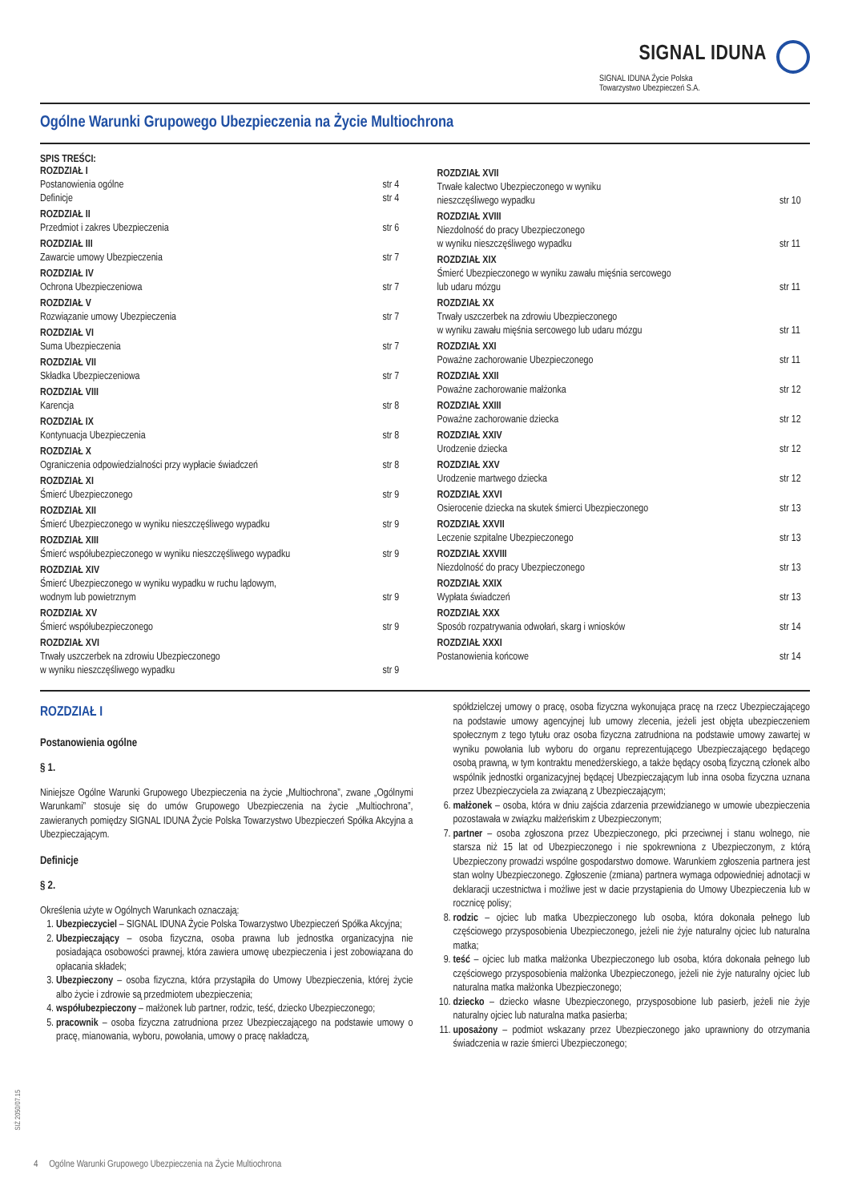SIGNAL IDUNA
SIGNAL IDUNA Życie Polska
Towarzystwo Ubezpieczeń S.A.
Ogólne Warunki Grupowego Ubezpieczenia na Życie Multiochrona
SPIS TREŚCI:
ROZDZIAŁ I
Postanowienia ogólne
Definicje
str 4
str 4
ROZDZIAŁ II
Przedmiot i zakres Ubezpieczenia
str 6
ROZDZIAŁ III
Zawarcie umowy Ubezpieczenia
str 7
ROZDZIAŁ IV
Ochrona Ubezpieczeniowa
str 7
ROZDZIAŁ V
Rozwiązanie umowy Ubezpieczenia
str 7
ROZDZIAŁ VI
Suma Ubezpieczenia
str 7
ROZDZIAŁ VII
Składka Ubezpieczeniowa
str 7
ROZDZIAŁ VIII
Karencja
str 8
ROZDZIAŁ IX
Kontynuacja Ubezpieczenia
str 8
ROZDZIAŁ X
Ograniczenia odpowiedzialności przy wypłacie świadczeń
str 8
ROZDZIAŁ XI
Śmierć Ubezpieczonego
str 9
ROZDZIAŁ XII
Śmierć Ubezpieczonego w wyniku nieszczęśliwego wypadku
str 9
ROZDZIAŁ XIII
Śmierć współubezpieczonego w wyniku nieszczęśliwego wypadku
str 9
ROZDZIAŁ XIV
Śmierć Ubezpieczonego w wyniku wypadku w ruchu lądowym,
wodnym lub powietrznym
str 9
ROZDZIAŁ XV
Śmierć współubezpieczonego
str 9
ROZDZIAŁ XVI
Trwały uszczerbek na zdrowiu Ubezpieczonego
w wyniku nieszczęśliwego wypadku
str 9
ROZDZIAŁ XVII
Trwałe kalectwo Ubezpieczonego w wyniku
nieszczęśliwego wypadku
str 10
ROZDZIAŁ XVIII
Niezdolność do pracy Ubezpieczonego
w wyniku nieszczęśliwego wypadku
str 11
ROZDZIAŁ XIX
Śmierć Ubezpieczonego w wyniku zawału mięśnia sercowego
lub udaru mózgu
str 11
ROZDZIAŁ XX
Trwały uszczerbek na zdrowiu Ubezpieczonego
w wyniku zawału mięśnia sercowego lub udaru mózgu
str 11
ROZDZIAŁ XXI
Poważne zachorowanie Ubezpieczonego
str 11
ROZDZIAŁ XXII
Poważne zachorowanie małżonka
str 12
ROZDZIAŁ XXIII
Poważne zachorowanie dziecka
str 12
ROZDZIAŁ XXIV
Urodzenie dziecka
str 12
ROZDZIAŁ XXV
Urodzenie martwego dziecka
str 12
ROZDZIAŁ XXVI
Osierocenie dziecka na skutek śmierci Ubezpieczonego
str 13
ROZDZIAŁ XXVII
Leczenie szpitalne Ubezpieczonego
str 13
ROZDZIAŁ XXVIII
Niezdolność do pracy Ubezpieczonego
str 13
ROZDZIAŁ XXIX
Wypłata świadczeń
str 13
ROZDZIAŁ XXX
Sposób rozpatrywania odwołań, skarg i wniosków
str 14
ROZDZIAŁ XXXI
Postanowienia końcowe
str 14
ROZDZIAŁ I
Postanowienia ogólne
§ 1.
Niniejsze Ogólne Warunki Grupowego Ubezpieczenia na życie „Multiochrona”, zwane „Ogólnymi Warunkami” stosuje się do umów Grupowego Ubezpieczenia na życie „Multiochrona”, zawieranych pomiędzy SIGNAL IDUNA Życie Polska Towarzystwo Ubezpieczeń Spółka Akcyjna a Ubezpieczającym.
Definicje
§ 2.
Określenia użyte w Ogólnych Warunkach oznaczają:
1. Ubezpieczyciel – SIGNAL IDUNA Życie Polska Towarzystwo Ubezpieczeń Spółka Akcyjna;
2. Ubezpieczający – osoba fizyczna, osoba prawna lub jednostka organizacyjna nie posiadająca osobowości prawnej, która zawiera umowę ubezpieczenia i jest zobowiązana do opłacania składek;
3. Ubezpieczony – osoba fizyczna, która przystąpiła do Umowy Ubezpieczenia, której życie albo życie i zdrowie są przedmiotem ubezpieczenia;
4. współubezpieczony – małżonek lub partner, rodzic, teść, dziecko Ubezpieczonego;
5. pracownik – osoba fizyczna zatrudniona przez Ubezpieczającego na podstawie umowy o pracę, mianowania, wyboru, powołania, umowy o pracę nakładczą,
spółdzielczej umowy o pracę, osoba fizyczna wykonująca pracę na rzecz Ubezpieczającego na podstawie umowy agencyjnej lub umowy zlecenia, jeżeli jest objęta ubezpieczeniem społecznym z tego tytułu oraz osoba fizyczna zatrudniona na podstawie umowy zawartej w wyniku powołania lub wyboru do organu reprezentującego Ubezpieczającego będącego osobą prawną, w tym kontraktu menedżerskiego, a także będący osobą fizyczną członek albo wspólnik jednostki organizacyjnej będącej Ubezpieczającym lub inna osoba fizyczna uznana przez Ubezpieczyciela za związaną z Ubezpieczającym;
6. małżonek – osoba, która w dniu zajścia zdarzenia przewidzianego w umowie ubezpieczenia pozostawała w związku małżeńskim z Ubezpieczonym;
7. partner – osoba zgłoszona przez Ubezpieczonego, płci przeciwnej i stanu wolnego, nie starsza niż 15 lat od Ubezpieczonego i nie spokrewniona z Ubezpieczonym, z którą Ubezpieczony prowadzi wspólne gospodarstwo domowe. Warunkiem zgłoszenia partnera jest stan wolny Ubezpieczonego. Zgłoszenie (zmiana) partnera wymaga odpowiedniej adnotacji w deklaracji uczestnictwa i możliwe jest w dacie przystąpienia do Umowy Ubezpieczenia lub w rocznicę polisy;
8. rodzic – ojciec lub matka Ubezpieczonego lub osoba, która dokonała pełnego lub częściowego przysposobienia Ubezpieczonego, jeżeli nie żyje naturalny ojciec lub naturalna matka;
9. teść – ojciec lub matka małżonka Ubezpieczonego lub osoba, która dokonała pełnego lub częściowego przysposobienia małżonka Ubezpieczonego, jeżeli nie żyje naturalny ojciec lub naturalna matka małżonka Ubezpieczonego;
10. dziecko – dziecko własne Ubezpieczonego, przysposobione lub pasierb, jeżeli nie żyje naturalny ojciec lub naturalna matka pasierba;
11. uposażony – podmiot wskazany przez Ubezpieczonego jako uprawniony do otrzymania świadczenia w razie śmierci Ubezpieczonego;
SIŻ 2050/07.15
4 Ogólne Warunki Grupowego Ubezpieczenia na Życie Multiochrona